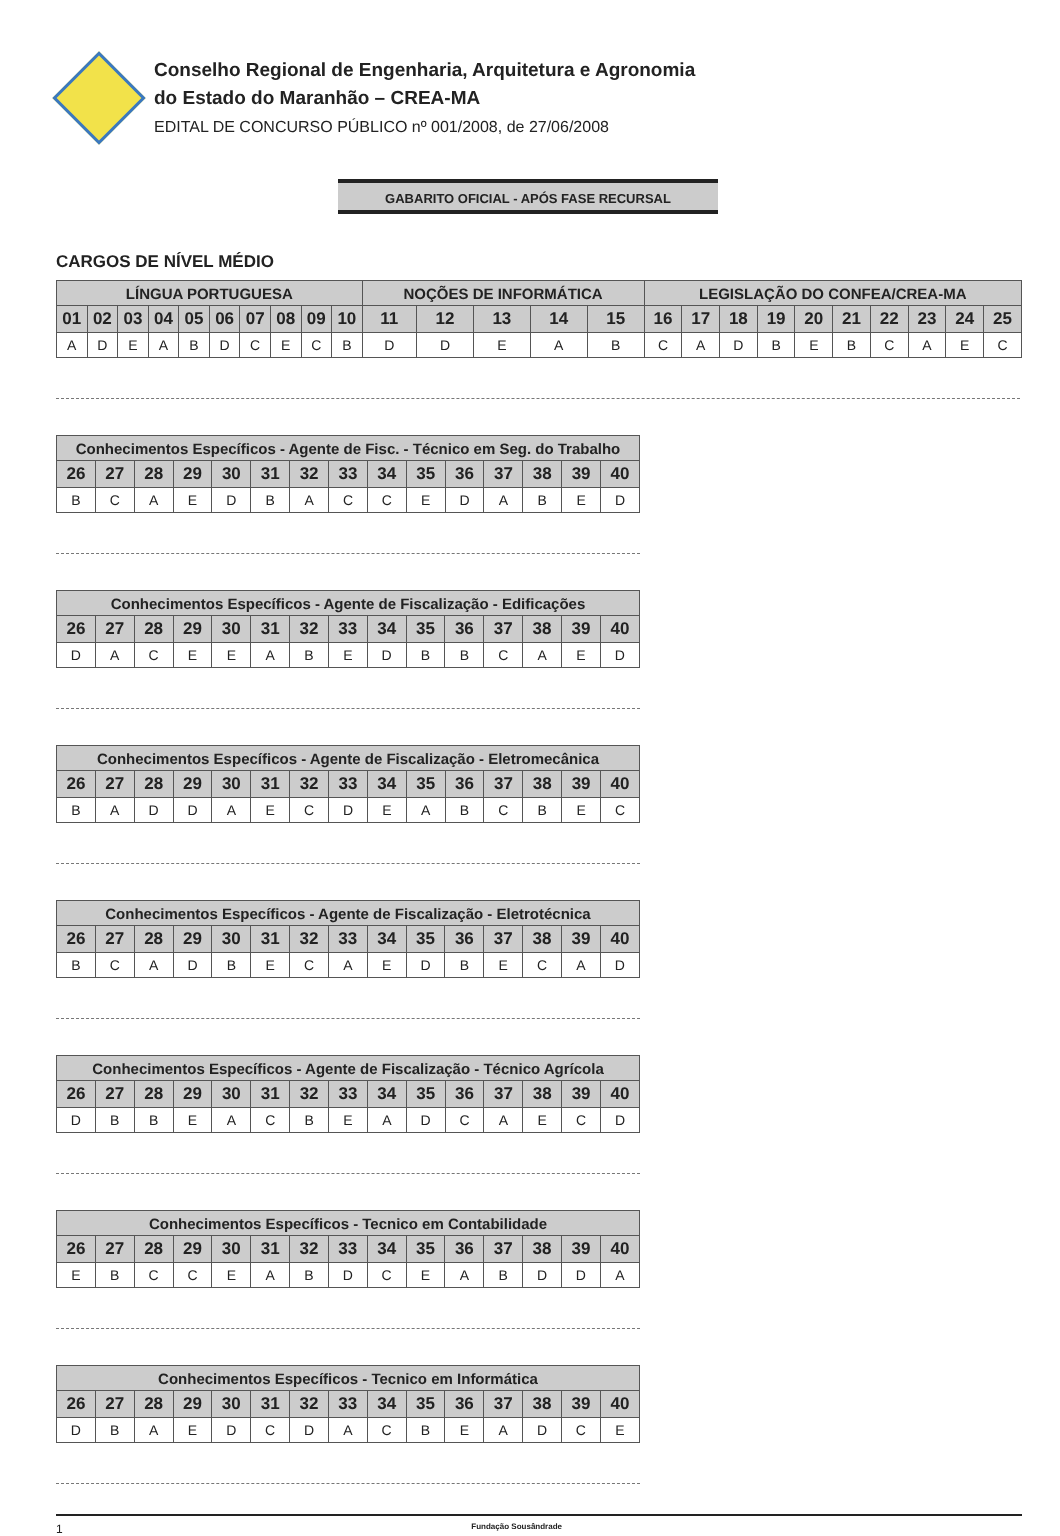Conselho Regional de Engenharia, Arquitetura e Agronomia
do Estado do Maranhão – CREA-MA
EDITAL DE CONCURSO PÚBLICO nº 001/2008, de 27/06/2008
GABARITO OFICIAL - APÓS FASE RECURSAL
CARGOS DE NÍVEL MÉDIO
| LÍNGUA PORTUGUESA | | | | | | | | | | NOÇÕES DE INFORMÁTICA | | | | | LEGISLAÇÃO DO CONFEA/CREA-MA | | | | | | | | | |
| --- | --- | --- | --- | --- | --- | --- | --- | --- | --- | --- | --- | --- | --- | --- | --- | --- | --- | --- | --- | --- | --- | --- | --- | --- |
| 01 | 02 | 03 | 04 | 05 | 06 | 07 | 08 | 09 | 10 | 11 | 12 | 13 | 14 | 15 | 16 | 17 | 18 | 19 | 20 | 21 | 22 | 23 | 24 | 25 |
| A | D | E | A | B | D | C | E | C | B | D | D | E | A | B | C | A | D | B | E | B | C | A | E | C |
| Conhecimentos Específicos - Agente de Fisc. - Técnico em Seg. do Trabalho | | | | | | | | | | | | | | |
| --- | --- | --- | --- | --- | --- | --- | --- | --- | --- | --- | --- | --- | --- | --- |
| 26 | 27 | 28 | 29 | 30 | 31 | 32 | 33 | 34 | 35 | 36 | 37 | 38 | 39 | 40 |
| B | C | A | E | D | B | A | C | C | E | D | A | B | E | D |
| Conhecimentos Específicos - Agente de Fiscalização - Edificações | | | | | | | | | | | | | | |
| --- | --- | --- | --- | --- | --- | --- | --- | --- | --- | --- | --- | --- | --- | --- |
| 26 | 27 | 28 | 29 | 30 | 31 | 32 | 33 | 34 | 35 | 36 | 37 | 38 | 39 | 40 |
| D | A | C | E | E | A | B | E | D | B | B | C | A | E | D |
| Conhecimentos Específicos - Agente de Fiscalização - Eletromecânica | | | | | | | | | | | | | | |
| --- | --- | --- | --- | --- | --- | --- | --- | --- | --- | --- | --- | --- | --- | --- |
| 26 | 27 | 28 | 29 | 30 | 31 | 32 | 33 | 34 | 35 | 36 | 37 | 38 | 39 | 40 |
| B | A | D | D | A | E | C | D | E | A | B | C | B | E | C |
| Conhecimentos Específicos - Agente de Fiscalização - Eletrotécnica | | | | | | | | | | | | | | |
| --- | --- | --- | --- | --- | --- | --- | --- | --- | --- | --- | --- | --- | --- | --- |
| 26 | 27 | 28 | 29 | 30 | 31 | 32 | 33 | 34 | 35 | 36 | 37 | 38 | 39 | 40 |
| B | C | A | D | B | E | C | A | E | D | B | E | C | A | D |
| Conhecimentos Específicos - Agente de Fiscalização - Técnico Agrícola | | | | | | | | | | | | | | |
| --- | --- | --- | --- | --- | --- | --- | --- | --- | --- | --- | --- | --- | --- | --- |
| 26 | 27 | 28 | 29 | 30 | 31 | 32 | 33 | 34 | 35 | 36 | 37 | 38 | 39 | 40 |
| D | B | B | E | A | C | B | E | A | D | C | A | E | C | D |
| Conhecimentos Específicos - Tecnico em Contabilidade | | | | | | | | | | | | | | |
| --- | --- | --- | --- | --- | --- | --- | --- | --- | --- | --- | --- | --- | --- | --- |
| 26 | 27 | 28 | 29 | 30 | 31 | 32 | 33 | 34 | 35 | 36 | 37 | 38 | 39 | 40 |
| E | B | C | C | E | A | B | D | C | E | A | B | D | D | A |
| Conhecimentos Específicos - Tecnico em Informática | | | | | | | | | | | | | | |
| --- | --- | --- | --- | --- | --- | --- | --- | --- | --- | --- | --- | --- | --- | --- |
| 26 | 27 | 28 | 29 | 30 | 31 | 32 | 33 | 34 | 35 | 36 | 37 | 38 | 39 | 40 |
| D | B | A | E | D | C | D | A | C | B | E | A | D | C | E |
1 Fundação Sousândrade